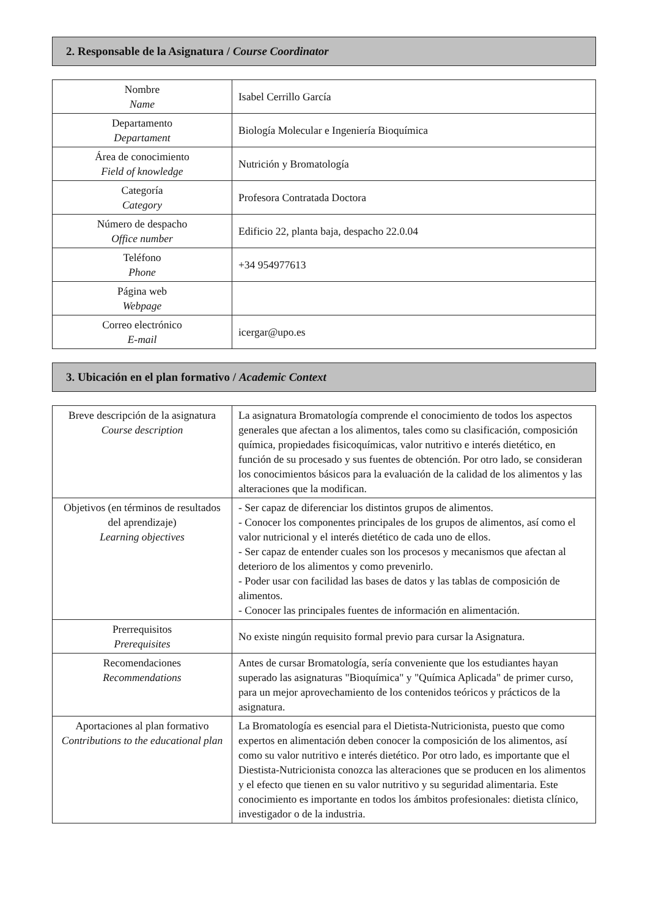2. Responsable de la Asignatura / Course Coordinator
| Nombre Name | Isabel Cerrillo García |
| Departamento Departament | Biología Molecular e Ingeniería Bioquímica |
| Área de conocimiento Field of knowledge | Nutrición y Bromatología |
| Categoría Category | Profesora Contratada Doctora |
| Número de despacho Office number | Edificio 22, planta baja, despacho 22.0.04 |
| Teléfono Phone | +34 954977613 |
| Página web Webpage | |
| Correo electrónico E-mail | icergar@upo.es |
3. Ubicación en el plan formativo / Academic Context
| Breve descripción de la asignatura Course description | La asignatura Bromatología comprende el conocimiento de todos los aspectos generales que afectan a los alimentos, tales como su clasificación, composición química, propiedades fisicoquímicas, valor nutritivo e interés dietético, en función de su procesado y sus fuentes de obtención. Por otro lado, se consideran los conocimientos básicos para la evaluación de la calidad de los alimentos y las alteraciones que la modifican. |
| Objetivos (en términos de resultados del aprendizaje) Learning objectives | - Ser capaz de diferenciar los distintos grupos de alimentos. - Conocer los componentes principales de los grupos de alimentos, así como el valor nutricional y el interés dietético de cada uno de ellos. - Ser capaz de entender cuales son los procesos y mecanismos que afectan al deterioro de los alimentos y como prevenirlo. - Poder usar con facilidad las bases de datos y las tablas de composición de alimentos. - Conocer las principales fuentes de información en alimentación. |
| Prerrequisitos Prerequisites | No existe ningún requisito formal previo para cursar la Asignatura. |
| Recomendaciones Recommendations | Antes de cursar Bromatología, sería conveniente que los estudiantes hayan superado las asignaturas "Bioquímica" y "Química Aplicada" de primer curso, para un mejor aprovechamiento de los contenidos teóricos y prácticos de la asignatura. |
| Aportaciones al plan formativo Contributions to the educational plan | La Bromatología es esencial para el Dietista-Nutricionista, puesto que como expertos en alimentación deben conocer la composición de los alimentos, así como su valor nutritivo e interés dietético. Por otro lado, es importante que el Diestista-Nutricionista conozca las alteraciones que se producen en los alimentos y el efecto que tienen en su valor nutritivo y su seguridad alimentaria. Este conocimiento es importante en todos los ámbitos profesionales: dietista clínico, investigador o de la industria. |